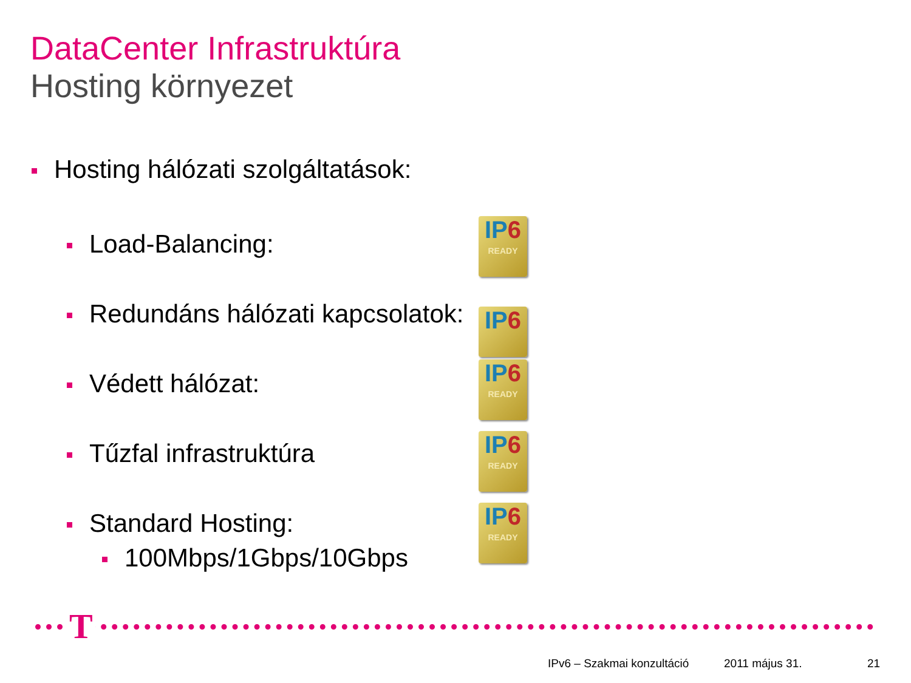DataCenter Infrastruktúra
Hosting környezet
Hosting hálózati szolgáltatások:
Load-Balancing:
IP6
READY
Redundáns hálózati kapcsolatok:
IP6
Védett hálózat:
IP6
READY
Tűzfal infrastruktúra
IP6
READY
Standard Hosting:
100Mbps/1Gbps/10Gbps
IP6
READY
T
IPv6 – Szakmai konzultáció 2011 május 31. 21